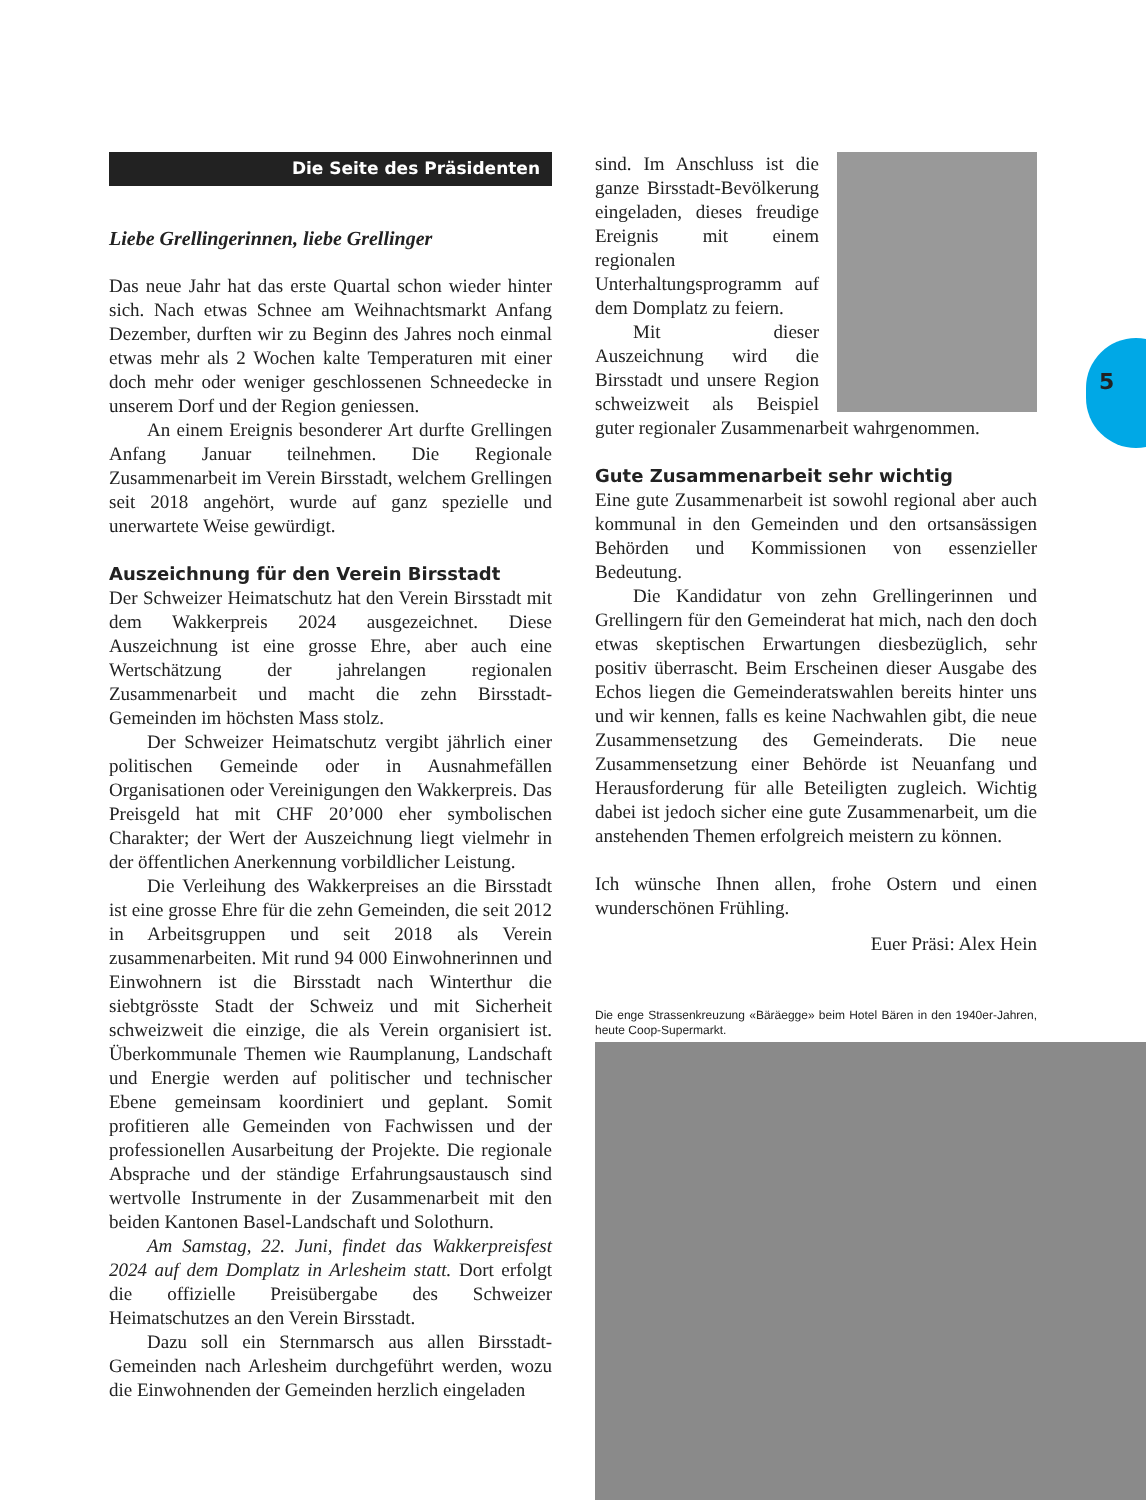Die Seite des Präsidenten
Liebe Grellingerinnen, liebe Grellinger
Das neue Jahr hat das erste Quartal schon wieder hinter sich. Nach etwas Schnee am Weihnachtsmarkt Anfang Dezember, durften wir zu Beginn des Jahres noch einmal etwas mehr als 2 Wochen kalte Temperaturen mit einer doch mehr oder weniger geschlossenen Schneedecke in unserem Dorf und der Region geniessen.
An einem Ereignis besonderer Art durfte Grellingen Anfang Januar teilnehmen. Die Regionale Zusammenarbeit im Verein Birsstadt, welchem Grellingen seit 2018 angehört, wurde auf ganz spezielle und unerwartete Weise gewürdigt.
Auszeichnung für den Verein Birsstadt
Der Schweizer Heimatschutz hat den Verein Birsstadt mit dem Wakkerpreis 2024 ausgezeichnet. Diese Auszeichnung ist eine grosse Ehre, aber auch eine Wertschätzung der jahrelangen regionalen Zusammenarbeit und macht die zehn Birsstadt-Gemeinden im höchsten Mass stolz.
Der Schweizer Heimatschutz vergibt jährlich einer politischen Gemeinde oder in Ausnahmefällen Organisationen oder Vereinigungen den Wakkerpreis. Das Preisgeld hat mit CHF 20’000 eher symbolischen Charakter; der Wert der Auszeichnung liegt vielmehr in der öffentlichen Anerkennung vorbildlicher Leistung.
Die Verleihung des Wakkerpreises an die Birsstadt ist eine grosse Ehre für die zehn Gemeinden, die seit 2012 in Arbeitsgruppen und seit 2018 als Verein zusammenarbeiten. Mit rund 94 000 Einwohnerinnen und Einwohnern ist die Birsstadt nach Winterthur die siebtgrösste Stadt der Schweiz und mit Sicherheit schweizweit die einzige, die als Verein organisiert ist. Überkommunale Themen wie Raumplanung, Landschaft und Energie werden auf politischer und technischer Ebene gemeinsam koordiniert und geplant. Somit profitieren alle Gemeinden von Fachwissen und der professionellen Ausarbeitung der Projekte. Die regionale Absprache und der ständige Erfahrungsaustausch sind wertvolle Instrumente in der Zusammenarbeit mit den beiden Kantonen Basel-Landschaft und Solothurn.
Am Samstag, 22. Juni, findet das Wakkerpreisfest 2024 auf dem Domplatz in Arlesheim statt. Dort erfolgt die offizielle Preisübergabe des Schweizer Heimatschutzes an den Verein Birsstadt.
Dazu soll ein Sternmarsch aus allen Birsstadt-Gemeinden nach Arlesheim durchgeführt werden, wozu die Einwohnenden der Gemeinden herzlich eingeladen
sind. Im Anschluss ist die ganze Birsstadt-Bevölkerung eingeladen, dieses freudige Ereignis mit einem regionalen Unterhaltungsprogramm auf dem Domplatz zu feiern.
Mit dieser Auszeichnung wird die Birsstadt und unsere Region schweizweit als Beispiel guter regionaler Zusammenarbeit wahrgenommen.
Gute Zusammenarbeit sehr wichtig
Eine gute Zusammenarbeit ist sowohl regional aber auch kommunal in den Gemeinden und den ortsansässigen Behörden und Kommissionen von essenzieller Bedeutung.
Die Kandidatur von zehn Grellingerinnen und Grellingern für den Gemeinderat hat mich, nach den doch etwas skeptischen Erwartungen diesbezüglich, sehr positiv überrascht. Beim Erscheinen dieser Ausgabe des Echos liegen die Gemeinderatswahlen bereits hinter uns und wir kennen, falls es keine Nachwahlen gibt, die neue Zusammensetzung des Gemeinderats. Die neue Zusammensetzung einer Behörde ist Neuanfang und Herausforderung für alle Beteiligten zugleich. Wichtig dabei ist jedoch sicher eine gute Zusammenarbeit, um die anstehenden Themen erfolgreich meistern zu können.
Ich wünsche Ihnen allen, frohe Ostern und einen wunderschönen Frühling.
Euer Präsi: Alex Hein
Die enge Strassenkreuzung «Bäräegge» beim Hotel Bären in den 1940er-Jahren, heute Coop-Supermarkt.
5